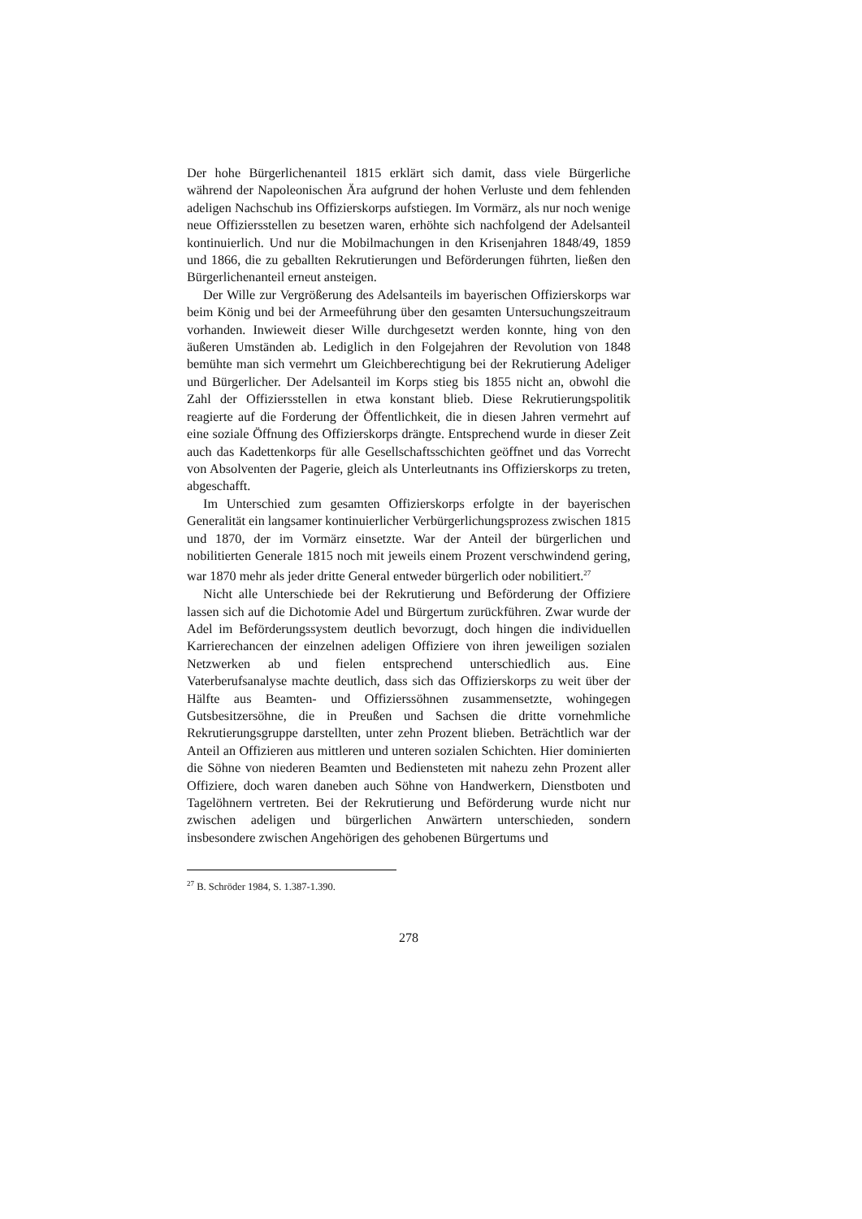Der hohe Bürgerlichenanteil 1815 erklärt sich damit, dass viele Bürgerliche während der Napoleonischen Ära aufgrund der hohen Verluste und dem fehlenden adeligen Nachschub ins Offizierskorps aufstiegen. Im Vormärz, als nur noch wenige neue Offiziersstellen zu besetzen waren, erhöhte sich nachfolgend der Adelsanteil kontinuierlich. Und nur die Mobilmachungen in den Krisenjahren 1848/49, 1859 und 1866, die zu geballten Rekrutierungen und Beförderungen führten, ließen den Bürgerlichenanteil erneut ansteigen.
Der Wille zur Vergrößerung des Adelsanteils im bayerischen Offizierskorps war beim König und bei der Armeeführung über den gesamten Untersuchungszeitraum vorhanden. Inwieweit dieser Wille durchgesetzt werden konnte, hing von den äußeren Umständen ab. Lediglich in den Folgejahren der Revolution von 1848 bemühte man sich vermehrt um Gleichberechtigung bei der Rekrutierung Adeliger und Bürgerlicher. Der Adelsanteil im Korps stieg bis 1855 nicht an, obwohl die Zahl der Offiziersstellen in etwa konstant blieb. Diese Rekrutierungspolitik reagierte auf die Forderung der Öffentlichkeit, die in diesen Jahren vermehrt auf eine soziale Öffnung des Offizierskorps drängte. Entsprechend wurde in dieser Zeit auch das Kadettenkorps für alle Gesellschaftsschichten geöffnet und das Vorrecht von Absolventen der Pagerie, gleich als Unterleutnants ins Offizierskorps zu treten, abgeschafft.
Im Unterschied zum gesamten Offizierskorps erfolgte in der bayerischen Generalität ein langsamer kontinuierlicher Verbürgerlichungsprozess zwischen 1815 und 1870, der im Vormärz einsetzte. War der Anteil der bürgerlichen und nobilitierten Generale 1815 noch mit jeweils einem Prozent verschwindend gering, war 1870 mehr als jeder dritte General entweder bürgerlich oder nobilitiert.<sup>27</sup>
Nicht alle Unterschiede bei der Rekrutierung und Beförderung der Offiziere lassen sich auf die Dichotomie Adel und Bürgertum zurückführen. Zwar wurde der Adel im Beförderungssystem deutlich bevorzugt, doch hingen die individuellen Karrierechancen der einzelnen adeligen Offiziere von ihren jeweiligen sozialen Netzwerken ab und fielen entsprechend unterschiedlich aus. Eine Vaterberufsanalyse machte deutlich, dass sich das Offizierskorps zu weit über der Hälfte aus Beamten- und Offizierssöhnen zusammensetzte, wohingegen Gutsbesitzersöhne, die in Preußen und Sachsen die dritte vornehmliche Rekrutierungsgruppe darstellten, unter zehn Prozent blieben. Beträchtlich war der Anteil an Offizieren aus mittleren und unteren sozialen Schichten. Hier dominierten die Söhne von niederen Beamten und Bediensteten mit nahezu zehn Prozent aller Offiziere, doch waren daneben auch Söhne von Handwerkern, Dienstboten und Tagelöhnern vertreten. Bei der Rekrutierung und Beförderung wurde nicht nur zwischen adeligen und bürgerlichen Anwärtern unterschieden, sondern insbesondere zwischen Angehörigen des gehobenen Bürgertums und
<sup>27</sup> B. Schröder 1984, S. 1.387-1.390.
278